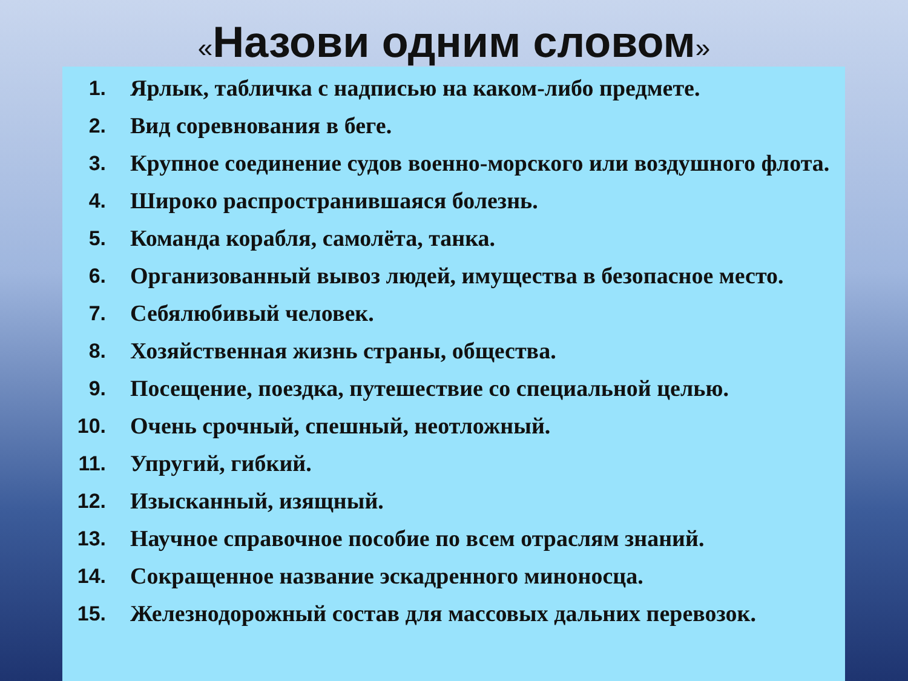«Назови одним словом»
1. Ярлык, табличка с надписью на каком-либо предмете.
2. Вид соревнования в беге.
3. Крупное соединение судов военно-морского или воздушного флота.
4. Широко распространившаяся болезнь.
5. Команда корабля, самолёта, танка.
6. Организованный вывоз людей, имущества в безопасное место.
7. Себялюбивый человек.
8. Хозяйственная жизнь страны, общества.
9. Посещение, поездка, путешествие со специальной целью.
10. Очень срочный, спешный, неотложный.
11. Упругий, гибкий.
12. Изысканный, изящный.
13. Научное справочное пособие по всем отраслям знаний.
14. Сокращенное название эскадренного миноносца.
15. Железнодорожный состав для массовых дальних перевозок.